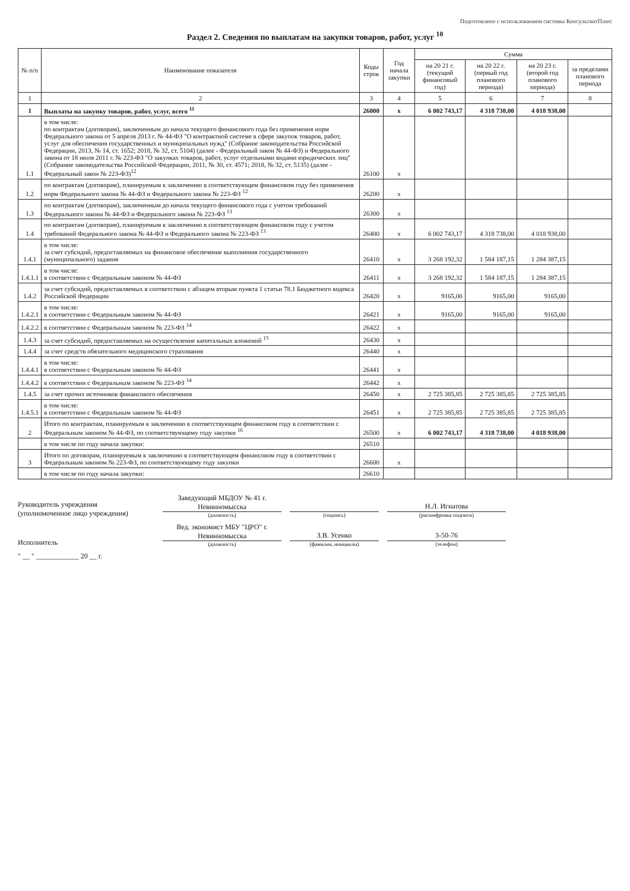Подготовлено с использованием системы КонсультантПлюс
Раздел 2. Сведения по выплатам на закупки товаров, работ, услуг <sup>10</sup>
| № п/п | Наименование показателя | Коды строк | Год начала закупки | Сумма | | | |
| --- | --- | --- | --- | --- | --- | --- | --- |
| | | | | на 20 21 г. (текущий финансовый год) | на 20 22 г. (первый год планового периода) | на 20 23 г. (второй год планового периода) | за пределами планового периода |
| 1 | 2 | 3 | 4 | 5 | 6 | 7 | 8 |
| 1 | Выплаты на закупку товаров, работ, услуг, всего <sup>11</sup> | 26000 | x | 6 002 743,17 | 4 318 738,00 | 4 018 938,00 | |
| 1.1 | в том числе: по контрактам (договорам), заключенным до начала текущего финансового года без применения норм Федерального закона от 5 апреля 2013 г. № 44-ФЗ "О контрактной системе в сфере закупок товаров, работ, услуг для обеспечения государственных и муниципальных нужд" (Собрание законодательства Российской Федерации, 2013, № 14, ст. 1652; 2018, № 32, ст. 5104) (далее - Федеральный закон № 44-ФЗ) и Федерального закона от 18 июля 2011 г. № 223-ФЗ "О закупках товаров, работ, услуг отдельными видами юридических лиц" (Собрание законодательства Российской Федерации, 2011, № 30, ст. 4571; 2018, № 32, ст. 5135) (далее - Федеральный закон № 223-ФЗ)<sup>12</sup> | 26100 | x | | | | |
| 1.2 | по контрактам (договорам), планируемым к заключению в соответствующем финансовом году без применения норм Федерального закона № 44-ФЗ и Федерального закона № 223-ФЗ <sup>12</sup> | 26200 | x | | | | |
| 1.3 | по контрактам (договорам), заключенным до начала текущего финансового года с учетом требований Федерального закона № 44-ФЗ и Федерального закона № 223-ФЗ <sup>13</sup> | 26300 | x | | | | |
| 1.4 | по контрактам (договорам), планируемым к заключению в соответствующем финансовом году с учетом требований Федерального закона № 44-ФЗ и Федерального закона № 223-ФЗ <sup>13</sup> | 26400 | x | 6 002 743,17 | 4 318 738,00 | 4 018 938,00 | |
| 1.4.1 | в том числе: за счет субсидий, предоставляемых на финансовое обеспечение выполнения государственного (муниципального) задания | 26410 | x | 3 268 192,32 | 1 584 187,15 | 1 284 387,15 | |
| 1.4.1.1 | в том числе: в соответствии с Федеральным законом № 44-ФЗ | 26411 | x | 3 268 192,32 | 1 584 187,15 | 1 284 387,15 | |
| 1.4.2 | за счет субсидий, предоставляемых в соответствии с абзацем вторым пункта 1 статьи 78.1 Бюджетного кодекса Российской Федерации | 26420 | x | 9165,00 | 9165,00 | 9165,00 | |
| 1.4.2.1 | в том числе: в соответствии с Федеральным законом № 44-ФЗ | 26421 | x | 9165,00 | 9165,00 | 9165,00 | |
| 1.4.2.2 | в соответствии с Федеральным законом № 223-ФЗ <sup>14</sup> | 26422 | x | | | | |
| 1.4.3 | за счет субсидий, предоставляемых на осуществление капитальных вложений <sup>15</sup> | 26430 | x | | | | |
| 1.4.4 | за счет средств обязательного медицинского страхования | 26440 | x | | | | |
| 1.4.4.1 | в том числе: в соответствии с Федеральным законом № 44-ФЗ | 26441 | x | | | | |
| 1.4.4.2 | в соответствии с Федеральным законом № 223-ФЗ <sup>14</sup> | 26442 | x | | | | |
| 1.4.5 | за счет прочих источников финансового обеспечения | 26450 | x | 2 725 385,85 | 2 725 385,85 | 2 725 385,85 | |
| 1.4.5.1 | в том числе: в соответствии с Федеральным законом № 44-ФЗ | 26451 | x | 2 725 385,85 | 2 725 385,85 | 2 725 385,85 | |
| 2 | Итого по контрактам, планируемым к заключению в соответствующем финансовом году в соответствии с Федеральным законом № 44-ФЗ, по соответствующему году закупки <sup>16</sup> | 26500 | x | 6 002 743,17 | 4 318 738,00 | 4 018 938,00 | |
| | в том числе по году начала закупки: | 26510 | | | | | |
| 3 | Итого по договорам, планируемым к заключению в соответствующем финансовом году в соответствии с Федеральным законом № 223-ФЗ, по соответствующему году закупки | 26600 | x | | | | |
| | в том числе по году начала закупки: | 26610 | | | | | |
Руководитель учреждения
(уполномоченное лицо учреждения)
Заведующий МБДОУ № 41 г. Невинномысска
(должность)
(подпись)
Н.Л. Игнатова
(расшифровка подписи)
Исполнитель
Вед. экономист МБУ "ЦРО" г. Невинномысска
(должность)
З.В. Усенко
(фамилия, инициалы)
3-50-76
(телефон)
" __ " ____________ 20 __ г.